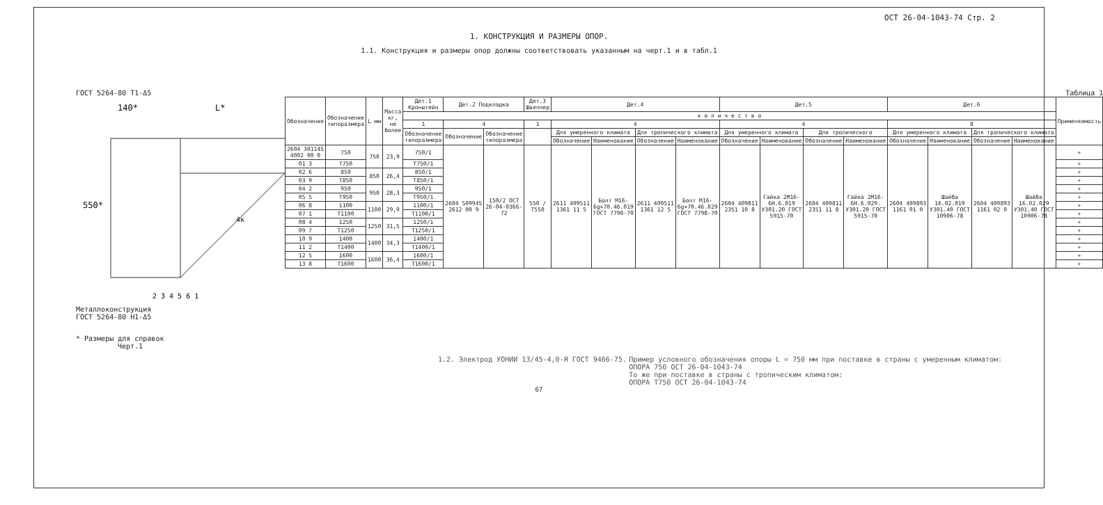ОСТ 26-04-1043-74 Стр. 2
1. КОНСТРУКЦИЯ И РАЗМЕРЫ ОПОР.
1.1. Конструкция и размеры опор должны соответствовать указанным на черт.1 и в табл.1
ГОСТ 5264-80 Т1-Δ5
140*
L*
550*
4к
2 3 4 5 6 1
Металлоконструкция
ГОСТ 5264-80 Н1-Δ5
* Размеры для справок
Черт.1
Таблица 1
| Обозначение | Обозначение типоразмера | L мм | Масса кг, не более | Дет.1 Кронштейн | Дет.2 Подкладка | | Дет.3 Швеллер | Дет.4 | | | | Дет.5 | | | | Дет.6 | | | | Применяемость |
| --- | --- | --- | --- | --- | --- | --- | --- | --- | --- | --- | --- | --- | --- | --- | --- | --- | --- | --- | --- | --- |
| | | | | к о л и ч е с т в о | | | | | | | | | | | | | | | | |
| | | | | 1 | 4 | | 1 | 4 | | | | 4 | | | | 8 | | | | |
| | | | | Обозначение типоразмера | Обозначение | Обозначение типоразмера | | Для умеренного климата | | Для тропического климата | | Для умеренного климата | | Для тропического | | Для умеренного климата | | Для тропического климата | | |
| | | | | | | | | Обозначение | Наименование | Обозначение | Наименование | Обозначение | Наименование | Обозначение | Наименование | Обозначение | Наименование | Обозначение | Наименование | |
| 2604 301145 4002 00 0 | 750 | 750 | 23,9 | 750/1 | 2604 509945 2612 00 9 | 150/2 ОСТ 26-04-0366-72 | 550 / Т550 | 2611 409511 1361 11 5 | Болт М16-6g×70.46.019 ГОСТ 7798-70 | 2611 409511 1361 12 5 | Болт М16-6g×70.46.029 ГОСТ 7798-70 | 2604 409811 2351 10 8 | Гайка 2М16-6Н.6.019 У301.20 ГОСТ 5915-70 | 2604 409811 2351 11 8 | Гайка 2М16-6Н.6.029. У301.20 ГОСТ 5915-70 | 2604 409893 1161 01 0 | Шайба 16.02.019 У301.40 ГОСТ 10906-78 | 2604 409893 1161 02 0 | Шайба 16.02.029 У301.40 ГОСТ 10906-78 | + |
| 01 3 | Т750 | | | Т750/1 | | | | | | | | | | | | | | | | + |
| 02 6 | 850 | 850 | 26,4 | 850/1 | | | | | | | | | | | | | | | | + |
| 03 9 | Т850 | | | Т850/1 | | | | | | | | | | | | | | | | + |
| 04 2 | 950 | 950 | 28,3 | 950/1 | | | | | | | | | | | | | | | | + |
| 05 5 | Т950 | | | Т950/1 | | | | | | | | | | | | | | | | + |
| 06 8 | 1100 | 1100 | 29,9 | 1100/1 | | | | | | | | | | | | | | | | + |
| 07 1 | Т1100 | | | Т1100/1 | | | | | | | | | | | | | | | | + |
| 08 4 | 1250 | 1250 | 31,5 | 1250/1 | | | | | | | | | | | | | | | | + |
| 09 7 | Т1250 | | | Т1250/1 | | | | | | | | | | | | | | | | + |
| 10 9 | 1400 | 1400 | 34,3 | 1400/1 | | | | | | | | | | | | | | | | + |
| 11 2 | Т1400 | | | Т1400/1 | | | | | | | | | | | | | | | | + |
| 12 5 | 1600 | 1600 | 36,4 | 1600/1 | | | | | | | | | | | | | | | | + |
| 13 8 | Т1600 | | | Т1600/1 | | | | | | | | | | | | | | | | + |
1.2. Электрод УОНИИ 13/45-4,0-Я ГОСТ 9466-75.
Пример условного обозначения опоры L = 750 мм при поставке в страны с умеренным климатом:
ОПОРА 750 ОСТ 26-04-1043-74
То же при поставке в страны с тропическим климатом:
ОПОРА Т750 ОСТ 26-04-1043-74
67